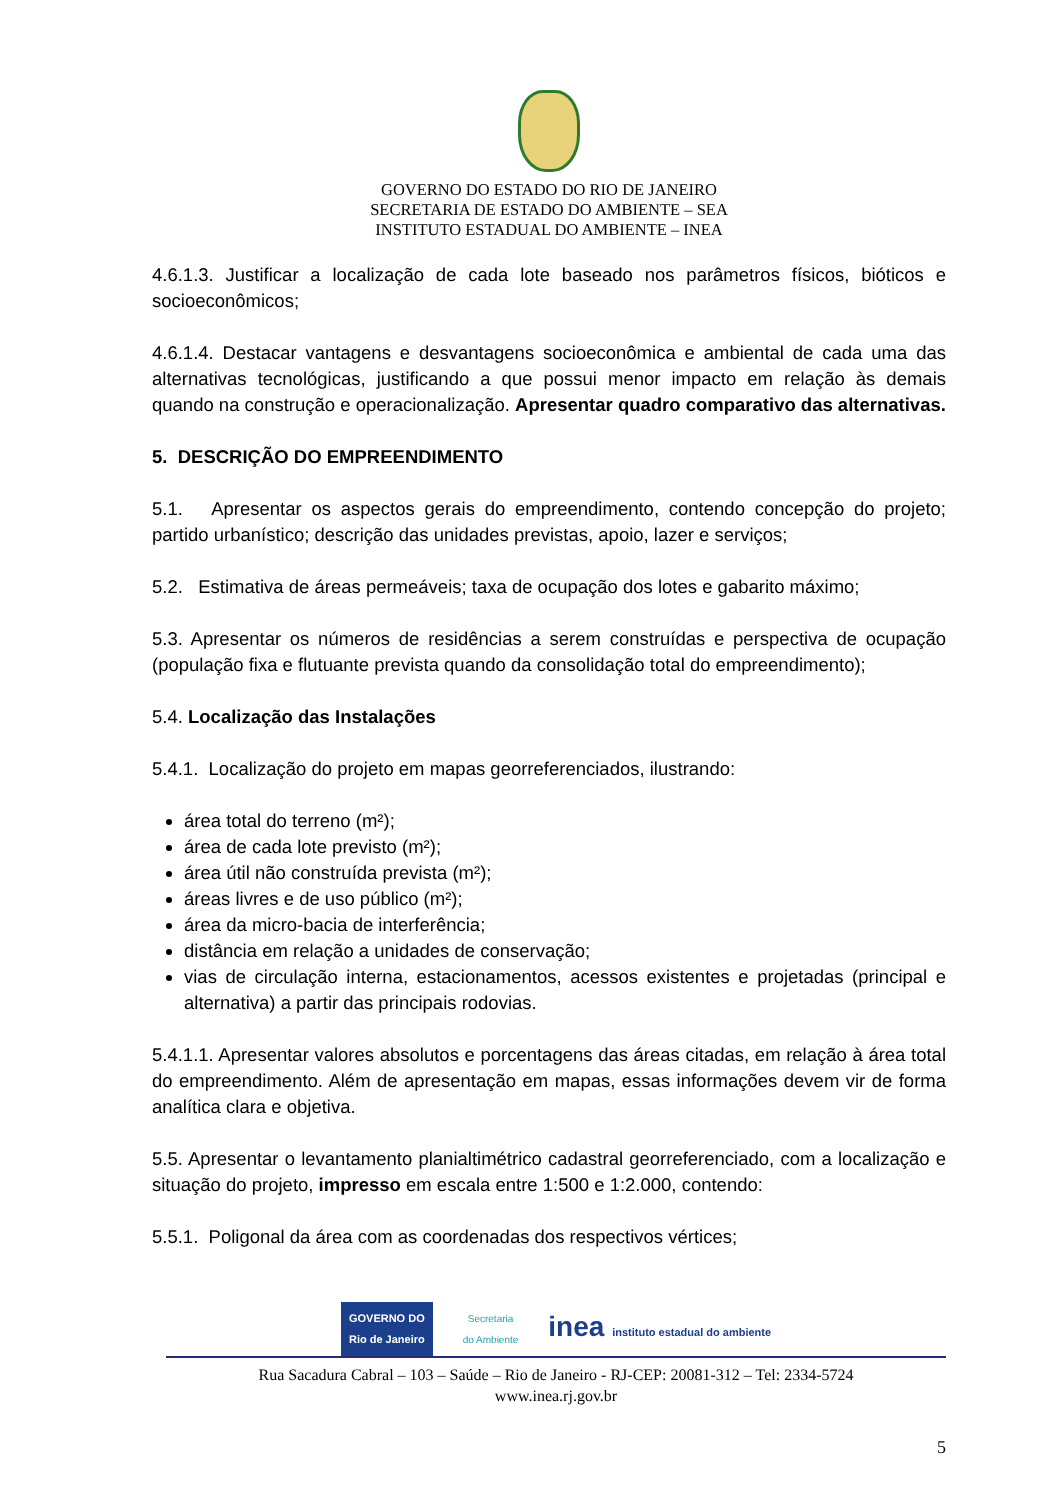GOVERNO DO ESTADO DO RIO DE JANEIRO
SECRETARIA DE ESTADO DO AMBIENTE – SEA
INSTITUTO ESTADUAL DO AMBIENTE – INEA
4.6.1.3. Justificar a localização de cada lote baseado nos parâmetros físicos, bióticos e socioeconômicos;
4.6.1.4. Destacar vantagens e desvantagens socioeconômica e ambiental de cada uma das alternativas tecnológicas, justificando a que possui menor impacto em relação às demais quando na construção e operacionalização. Apresentar quadro comparativo das alternativas.
5. DESCRIÇÃO DO EMPREENDIMENTO
5.1. Apresentar os aspectos gerais do empreendimento, contendo concepção do projeto; partido urbanístico; descrição das unidades previstas, apoio, lazer e serviços;
5.2. Estimativa de áreas permeáveis; taxa de ocupação dos lotes e gabarito máximo;
5.3. Apresentar os números de residências a serem construídas e perspectiva de ocupação (população fixa e flutuante prevista quando da consolidação total do empreendimento);
5.4. Localização das Instalações
5.4.1. Localização do projeto em mapas georreferenciados, ilustrando:
área total do terreno (m²);
área de cada lote previsto (m²);
área útil não construída prevista (m²);
áreas livres e de uso público (m²);
área da micro-bacia de interferência;
distância em relação a unidades de conservação;
vias de circulação interna, estacionamentos, acessos existentes e projetadas (principal e alternativa) a partir das principais rodovias.
5.4.1.1. Apresentar valores absolutos e porcentagens das áreas citadas, em relação à área total do empreendimento. Além de apresentação em mapas, essas informações devem vir de forma analítica clara e objetiva.
5.5. Apresentar o levantamento planialtimétrico cadastral georreferenciado, com a localização e situação do projeto, impresso em escala entre 1:500 e 1:2.000, contendo:
5.5.1. Poligonal da área com as coordenadas dos respectivos vértices;
GOVERNO DO
Rio de Janeiro
Secretaria
do Ambiente
inea instituto estadual do ambiente
Rua Sacadura Cabral – 103 – Saúde – Rio de Janeiro - RJ-CEP: 20081-312 – Tel: 2334-5724
www.inea.rj.gov.br
5